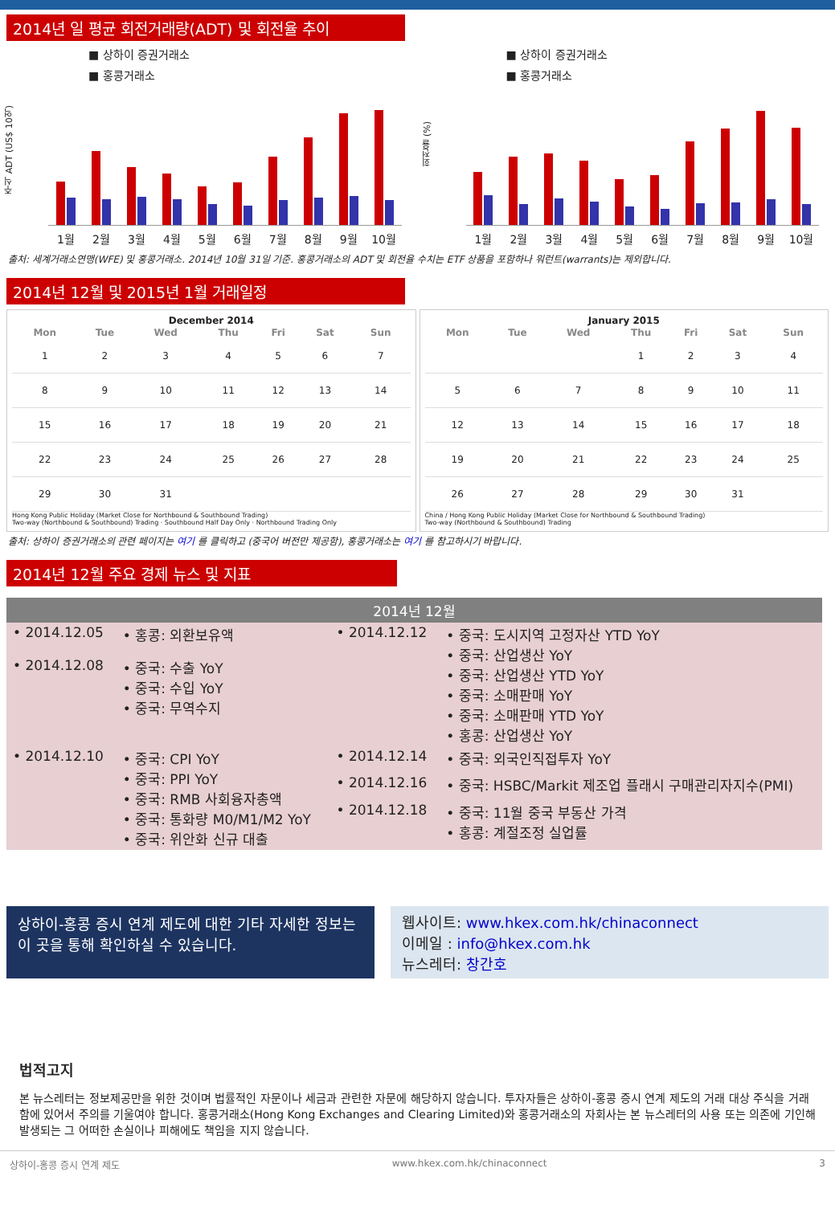2014년 일 평균 회전거래량(ADT) 및 회전율 추이
■ 상하이 증권거래소
■ 홍콩거래소
주식 ADT (US$ 10억)
1월 2월 3월 4월 5월 6월 7월 8월 9월 10월
■ 상하이 증권거래소
■ 홍콩거래소
회전율 (%)
1월 2월 3월 4월 5월 6월 7월 8월 9월 10월
출처: 세계거래소연맹(WFE) 및 홍콩거래소. 2014년 10월 31일 기준. 홍콩거래소의 ADT 및 회전율 수치는 ETF 상품을 포함하나 워런트(warrants)는 제외합니다.
2014년 12월 및 2015년 1월 거래일정
December 2014
| Mon | Tue | Wed | Thu | Fri | Sat | Sun |
| --- | --- | --- | --- | --- | --- | --- |
| 1 | 2 | 3 | 4 | 5 | 6 | 7 |
| 8 | 9 | 10 | 11 | 12 | 13 | 14 |
| 15 | 16 | 17 | 18 | 19 | 20 | 21 |
| 22 | 23 | 24 | 25 | 26 | 27 | 28 |
| 29 | 30 | 31 | | | | |
Hong Kong Public Holiday (Market Close for Northbound & Southbound Trading)
Two-way (Northbound & Southbound) Trading · Southbound Half Day Only · Northbound Trading Only
January 2015
| Mon | Tue | Wed | Thu | Fri | Sat | Sun |
| --- | --- | --- | --- | --- | --- | --- |
| | | | 1 | 2 | 3 | 4 |
| 5 | 6 | 7 | 8 | 9 | 10 | 11 |
| 12 | 13 | 14 | 15 | 16 | 17 | 18 |
| 19 | 20 | 21 | 22 | 23 | 24 | 25 |
| 26 | 27 | 28 | 29 | 30 | 31 | |
China / Hong Kong Public Holiday (Market Close for Northbound & Southbound Trading)
Two-way (Northbound & Southbound) Trading
출처: 상하이 증권거래소의 관련 페이지는 여기 를 클릭하고 (중국어 버전만 제공함), 홍콩거래소는 여기 를 참고하시기 바랍니다.
2014년 12월 주요 경제 뉴스 및 지표
| 2014년 12월 | | | |
| --- | --- | --- | --- |
| • 2014.12.05 | • 홍콩: 외환보유액 | • 2014.12.12 | • 중국: 도시지역 고정자산 YTD YoY • 중국: 산업생산 YoY • 중국: 산업생산 YTD YoY • 중국: 소매판매 YoY • 중국: 소매판매 YTD YoY • 홍콩: 산업생산 YoY |
| • 2014.12.08 | • 중국: 수출 YoY • 중국: 수입 YoY • 중국: 무역수지 | | |
| • 2014.12.10 | • 중국: CPI YoY • 중국: PPI YoY • 중국: RMB 사회융자총액 • 중국: 통화량 M0/M1/M2 YoY • 중국: 위안화 신규 대출 | • 2014.12.14 | • 중국: 외국인직접투자 YoY |
| | | • 2014.12.16 | • 중국: HSBC/Markit 제조업 플래시 구매관리자지수(PMI) |
| | | • 2014.12.18 | • 중국: 11월 중국 부동산 가격 • 홍콩: 계절조정 실업률 |
상하이-홍콩 증시 연계 제도에 대한 기타 자세한 정보는 이 곳을 통해 확인하실 수 있습니다.
웹사이트: www.hkex.com.hk/chinaconnect
이메일 : info@hkex.com.hk
뉴스레터: 창간호
법적고지
본 뉴스레터는 정보제공만을 위한 것이며 법률적인 자문이나 세금과 관련한 자문에 해당하지 않습니다. 투자자들은 상하이-홍콩 증시 연계 제도의 거래 대상 주식을 거래함에 있어서 주의를 기울여야 합니다. 홍콩거래소(Hong Kong Exchanges and Clearing Limited)와 홍콩거래소의 자회사는 본 뉴스레터의 사용 또는 의존에 기인해 발생되는 그 어떠한 손실이나 피해에도 책임을 지지 않습니다.
상하이-홍콩 증시 연계 제도 www.hkex.com.hk/chinaconnect 3